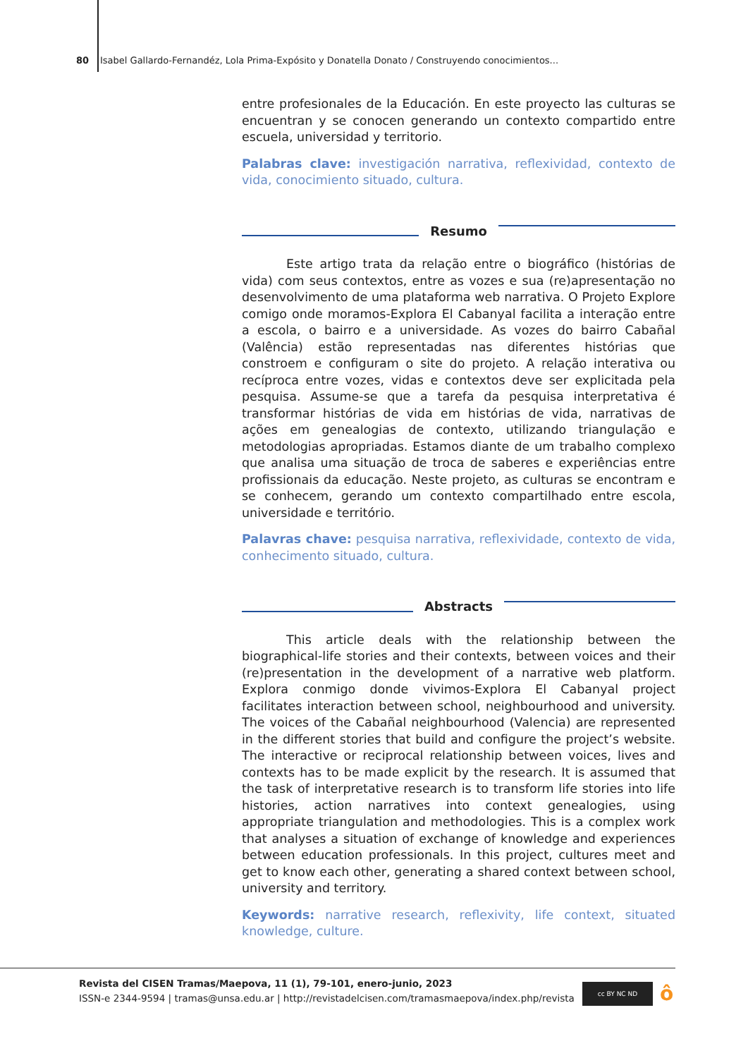80 Isabel Gallardo-Fernandéz, Lola Prima-Expósito y Donatella Donato / Construyendo conocimientos...
entre profesionales de la Educación. En este proyecto las culturas se encuentran y se conocen generando un contexto compartido entre escuela, universidad y territorio.
Palabras clave: investigación narrativa, reflexividad, contexto de vida, conocimiento situado, cultura.
Resumo
Este artigo trata da relação entre o biográfico (histórias de vida) com seus contextos, entre as vozes e sua (re)apresentação no desenvolvimento de uma plataforma web narrativa. O Projeto Explore comigo onde moramos-Explora El Cabanyal facilita a interação entre a escola, o bairro e a universidade. As vozes do bairro Cabañal (Valência) estão representadas nas diferentes histórias que constroem e configuram o site do projeto. A relação interativa ou recíproca entre vozes, vidas e contextos deve ser explicitada pela pesquisa. Assume-se que a tarefa da pesquisa interpretativa é transformar histórias de vida em histórias de vida, narrativas de ações em genealogias de contexto, utilizando triangulação e metodologias apropriadas. Estamos diante de um trabalho complexo que analisa uma situação de troca de saberes e experiências entre profissionais da educação. Neste projeto, as culturas se encontram e se conhecem, gerando um contexto compartilhado entre escola, universidade e território.
Palavras chave: pesquisa narrativa, reflexividade, contexto de vida, conhecimento situado, cultura.
Abstracts
This article deals with the relationship between the biographical-life stories and their contexts, between voices and their (re)presentation in the development of a narrative web platform. Explora conmigo donde vivimos-Explora El Cabanyal project facilitates interaction between school, neighbourhood and university. The voices of the Cabañal neighbourhood (Valencia) are represented in the different stories that build and configure the project’s website. The interactive or reciprocal relationship between voices, lives and contexts has to be made explicit by the research. It is assumed that the task of interpretative research is to transform life stories into life histories, action narratives into context genealogies, using appropriate triangulation and methodologies. This is a complex work that analyses a situation of exchange of knowledge and experiences between education professionals. In this project, cultures meet and get to know each other, generating a shared context between school, university and territory.
Keywords: narrative research, reflexivity, life context, situated knowledge, culture.
Revista del CISEN Tramas/Maepova, 11 (1), 79-101, enero-junio, 2023
ISSN-e 2344-9594 | tramas@unsa.edu.ar | http://revistadelcisen.com/tramasmaepova/index.php/revista
cc BY NC ND ô